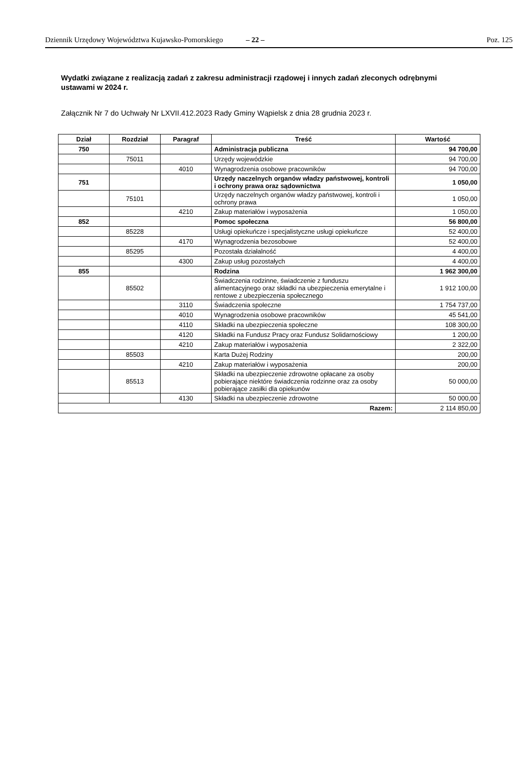Dziennik Urzędowy Województwa Kujawsko-Pomorskiego – 22 – Poz. 125
Wydatki związane z realizacją zadań z zakresu administracji rządowej i innych zadań zleconych odrębnymi ustawami w 2024 r.
Załącznik Nr 7 do Uchwały Nr LXVII.412.2023 Rady Gminy Wąpielsk z dnia 28 grudnia 2023 r.
| Dział | Rozdział | Paragraf | Treść | Wartość |
| --- | --- | --- | --- | --- |
| 750 | | | Administracja publiczna | 94 700,00 |
| | 75011 | | Urzędy wojewódzkie | 94 700,00 |
| | | 4010 | Wynagrodzenia osobowe pracowników | 94 700,00 |
| 751 | | | Urzędy naczelnych organów władzy państwowej, kontroli i ochrony prawa oraz sądownictwa | 1 050,00 |
| | 75101 | | Urzędy naczelnych organów władzy państwowej, kontroli i ochrony prawa | 1 050,00 |
| | | 4210 | Zakup materiałów i wyposażenia | 1 050,00 |
| 852 | | | Pomoc społeczna | 56 800,00 |
| | 85228 | | Usługi opiekuńcze i specjalistyczne usługi opiekuńcze | 52 400,00 |
| | | 4170 | Wynagrodzenia bezosobowe | 52 400,00 |
| | 85295 | | Pozostała działalność | 4 400,00 |
| | | 4300 | Zakup usług pozostałych | 4 400,00 |
| 855 | | | Rodzina | 1 962 300,00 |
| | 85502 | | Świadczenia rodzinne, świadczenie z funduszu alimentacyjnego oraz składki na ubezpieczenia emerytalne i rentowe z ubezpieczenia społecznego | 1 912 100,00 |
| | | 3110 | Świadczenia społeczne | 1 754 737,00 |
| | | 4010 | Wynagrodzenia osobowe pracowników | 45 541,00 |
| | | 4110 | Składki na ubezpieczenia społeczne | 108 300,00 |
| | | 4120 | Składki na Fundusz Pracy oraz Fundusz Solidarnościowy | 1 200,00 |
| | | 4210 | Zakup materiałów i wyposażenia | 2 322,00 |
| | 85503 | | Karta Dużej Rodziny | 200,00 |
| | | 4210 | Zakup materiałów i wyposażenia | 200,00 |
| | 85513 | | Składki na ubezpieczenie zdrowotne opłacane za osoby pobierające niektóre świadczenia rodzinne oraz za osoby pobierające zasiłki dla opiekunów | 50 000,00 |
| | | 4130 | Składki na ubezpieczenie zdrowotne | 50 000,00 |
| Razem: | | | | 2 114 850,00 |